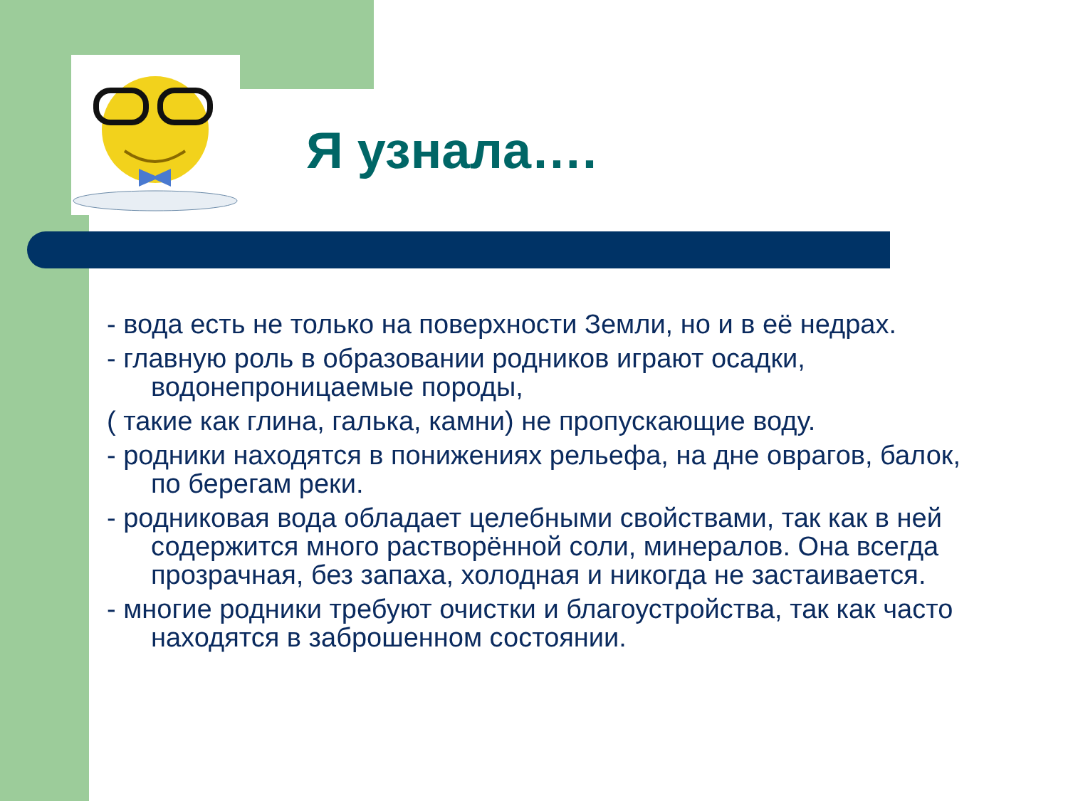Я узнала….
- вода есть не только на поверхности Земли, но и в её недрах.
- главную роль в образовании родников играют осадки, водонепроницаемые породы,
( такие как глина, галька, камни) не пропускающие воду.
- родники находятся в понижениях рельефа, на дне оврагов, балок, по берегам реки.
- родниковая вода обладает целебными свойствами, так как в ней содержится много растворённой соли, минералов. Она всегда прозрачная, без запаха, холодная и никогда не застаивается.
- многие родники требуют очистки и благоустройства, так как часто находятся в заброшенном состоянии.